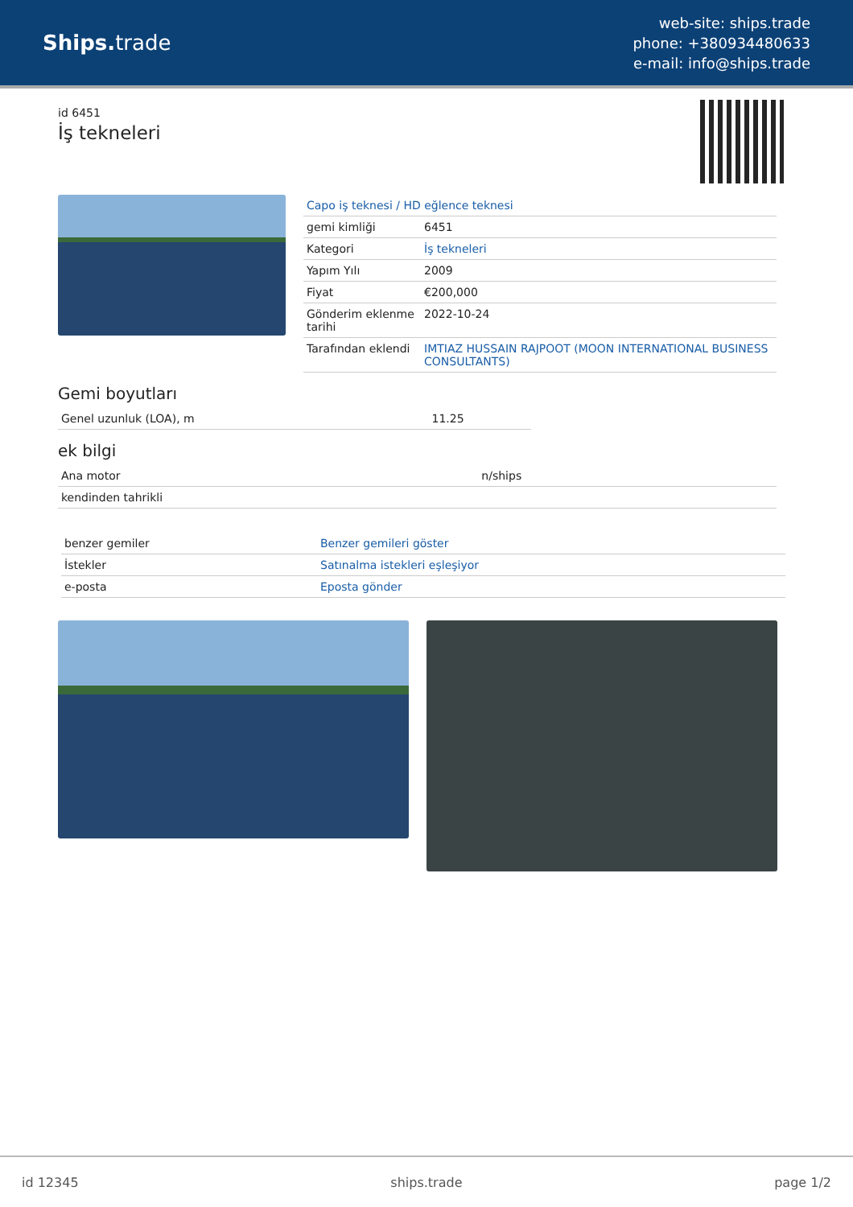Ships. trade
web-site: ships.trade
phone: +380934480633
e-mail: info@ships.trade
id 6451
İş tekneleri
| Capo iş teknesi / HD eğlence teknesi | |
| gemi kimliği | 6451 |
| Kategori | İş tekneleri |
| Yapım Yılı | 2009 |
| Fiyat | €200,000 |
| Gönderim eklenme tarihi | 2022-10-24 |
| Tarafından eklendi | IMTIAZ HUSSAIN RAJPOOT (MOON INTERNATIONAL BUSINESS CONSULTANTS) |
Gemi boyutları
| Genel uzunluk (LOA), m | 11.25 |
ek bilgi
| Ana motor | n/ships |
| kendinden tahrikli | |
| benzer gemiler | Benzer gemileri göster |
| İstekler | Satınalma istekleri eşleşiyor |
| e-posta | Eposta gönder |
id 12345 ships.trade page 1/2